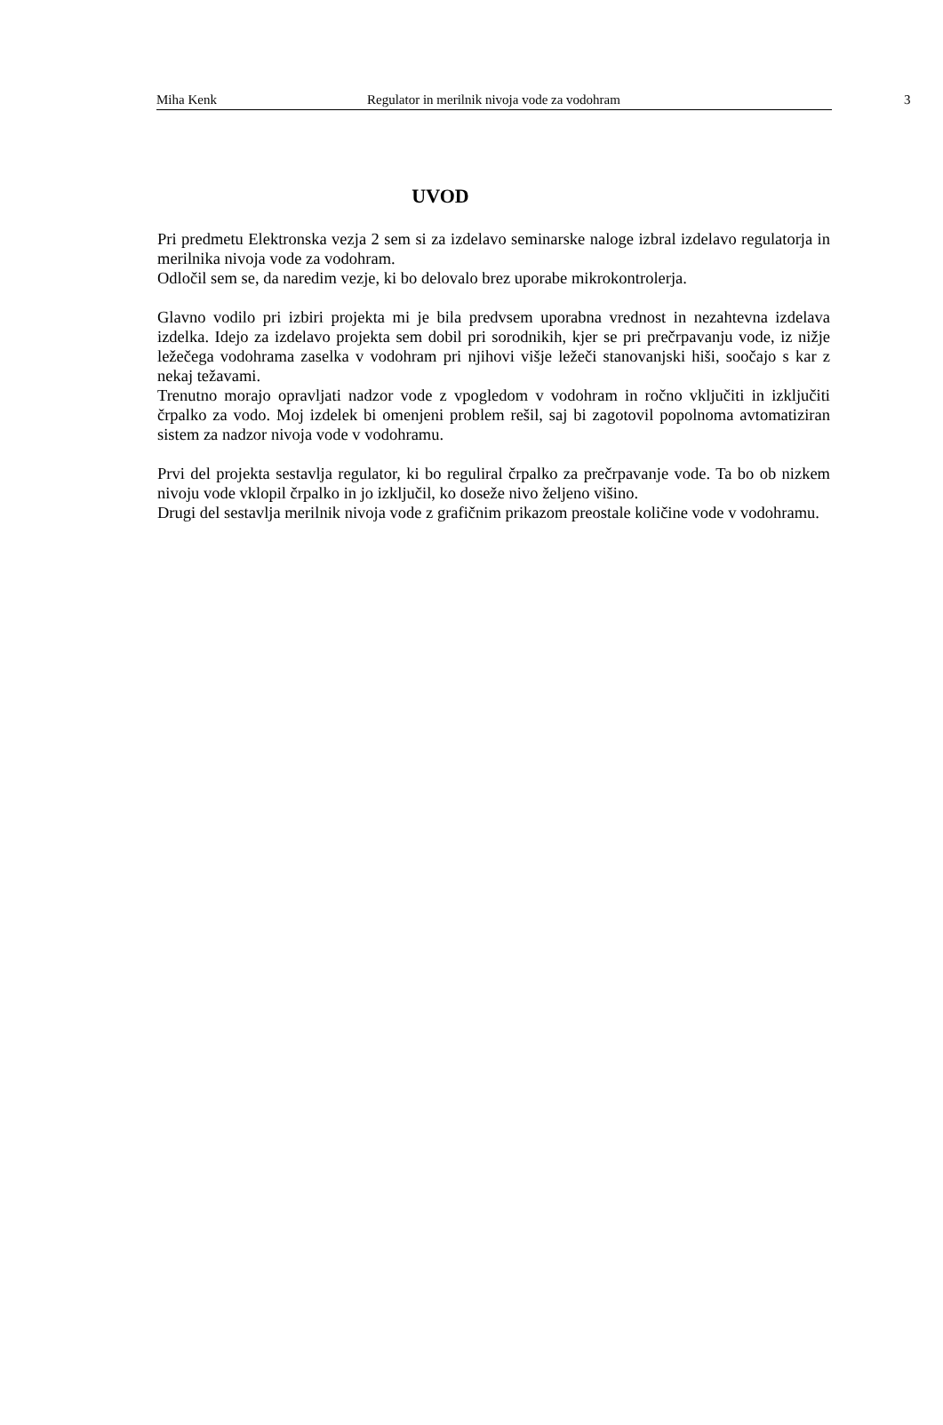Miha Kenk Regulator in merilnik nivoja vode za vodohram 3
UVOD
Pri predmetu Elektronska vezja 2 sem si za izdelavo seminarske naloge izbral izdelavo regulatorja in merilnika nivoja vode za vodohram.
Odločil sem se, da naredim vezje, ki bo delovalo brez uporabe mikrokontrolerja.
Glavno vodilo pri izbiri projekta mi je bila predvsem uporabna vrednost in nezahtevna izdelava izdelka. Idejo za izdelavo projekta sem dobil pri sorodnikih, kjer se pri prečrpavanju vode, iz nižje ležečega vodohrama zaselka v vodohram pri njihovi višje ležeči stanovanjski hiši, soočajo s kar z nekaj težavami.
Trenutno morajo opravljati nadzor vode z vpogledom v vodohram in ročno vključiti in izključiti črpalko za vodo. Moj izdelek bi omenjeni problem rešil, saj bi zagotovil popolnoma avtomatiziran sistem za nadzor nivoja vode v vodohramu.
Prvi del projekta sestavlja regulator, ki bo reguliral črpalko za prečrpavanje vode. Ta bo ob nizkem nivoju vode vklopil črpalko in jo izključil, ko doseže nivo željeno višino.
Drugi del sestavlja merilnik nivoja vode z grafičnim prikazom preostale količine vode v vodohramu.